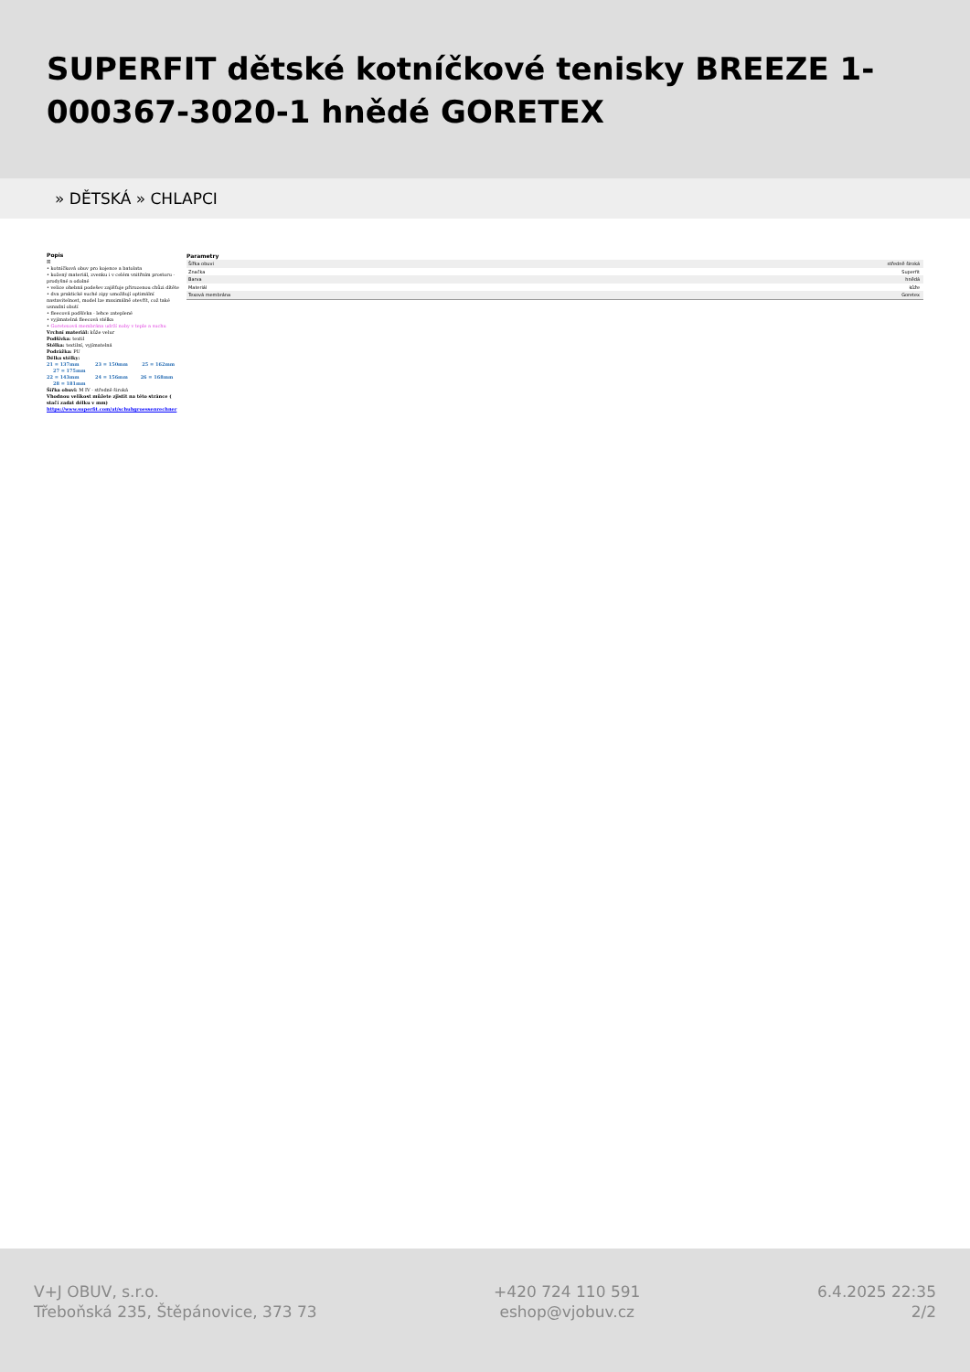SUPERFIT dětské kotníčkové tenisky BREEZE 1-000367-3020-1 hnědé GORETEX
» DĚTSKÁ » CHLAPCI
Popis
☒
• kotníčková obuv pro kojence a batolata
• kožený materiál, zvenku i v celém vnitřním prostoru - prodyšné a odolné
• velice ohebná podešev zajišťuje přirozenou chůzi dítěte
• dva praktické suché zipy umožňují optimální nastavitelnost, model lze maximálně otevřít, což také usnadní obutí
• fleecová podšívka - lehce zateplené
• vyjímatelná fleecová stélka
• Goretexová membrána udrží noby v teple a suchu
Vrchní materiál: kůže velur
Podšívka: textil
Stélka: textilní, vyjímatelná
Podrážka: PU
Délka stélky:
21 = 137mm 23 = 150mm 25 = 162mm
27 = 175mm
22 = 143mm 24 = 156mm 26 = 168mm
28 = 181mm
Šířka obuvi: M IV - středně široká
Vhodnou velikost můžete zjistit na této stránce ( stačí zadat délku v mm) https://www.superfit.com/at/schuhgroessenrechner
Parametry
| Šířka obuvi | středně široká |
| Značka | Superfit |
| Barva | hnědá |
| Materiál | kůže |
| Texová membrána | Goretex |
V+J OBUV, s.r.o.
Třeboňská 235, Štěpánovice, 373 73
+420 724 110 591
eshop@vjobuv.cz
6.4.2025 22:35
2/2